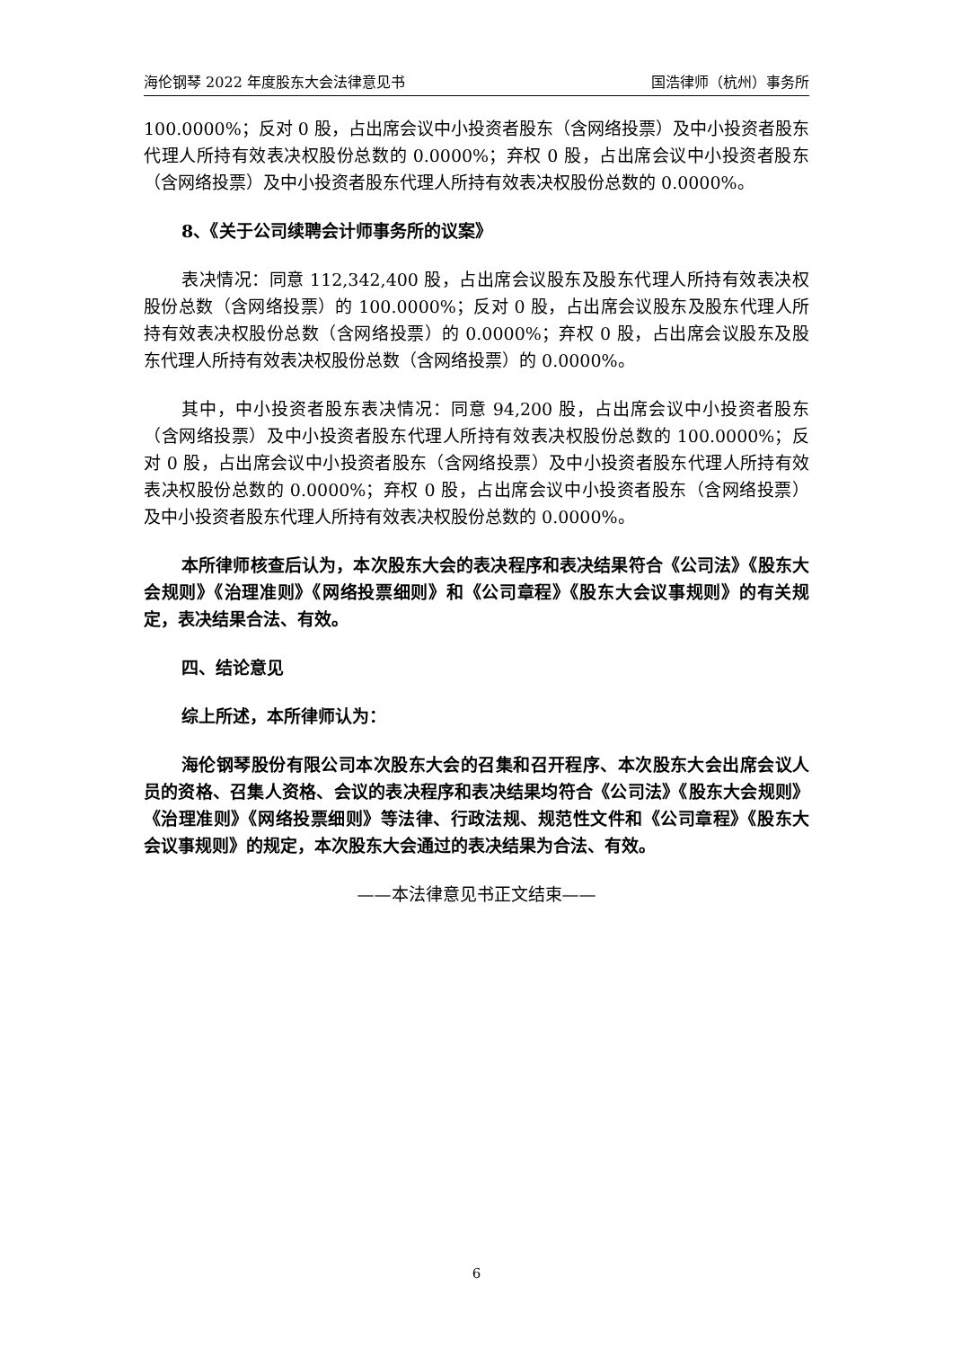海伦钢琴 2022 年度股东大会法律意见书 国浩律师（杭州）事务所
100.0000%；反对 0 股，占出席会议中小投资者股东（含网络投票）及中小投资者股东代理人所持有效表决权股份总数的 0.0000%；弃权 0 股，占出席会议中小投资者股东（含网络投票）及中小投资者股东代理人所持有效表决权股份总数的 0.0000%。
8、《关于公司续聘会计师事务所的议案》
表决情况：同意 112,342,400 股，占出席会议股东及股东代理人所持有效表决权股份总数（含网络投票）的 100.0000%；反对 0 股，占出席会议股东及股东代理人所持有效表决权股份总数（含网络投票）的 0.0000%；弃权 0 股，占出席会议股东及股东代理人所持有效表决权股份总数（含网络投票）的 0.0000%。
其中，中小投资者股东表决情况：同意 94,200 股，占出席会议中小投资者股东（含网络投票）及中小投资者股东代理人所持有效表决权股份总数的 100.0000%；反对 0 股，占出席会议中小投资者股东（含网络投票）及中小投资者股东代理人所持有效表决权股份总数的 0.0000%；弃权 0 股，占出席会议中小投资者股东（含网络投票）及中小投资者股东代理人所持有效表决权股份总数的 0.0000%。
本所律师核查后认为，本次股东大会的表决程序和表决结果符合《公司法》《股东大会规则》《治理准则》《网络投票细则》和《公司章程》《股东大会议事规则》的有关规定，表决结果合法、有效。
四、结论意见
综上所述，本所律师认为：
海伦钢琴股份有限公司本次股东大会的召集和召开程序、本次股东大会出席会议人员的资格、召集人资格、会议的表决程序和表决结果均符合《公司法》《股东大会规则》《治理准则》《网络投票细则》等法律、行政法规、规范性文件和《公司章程》《股东大会议事规则》的规定，本次股东大会通过的表决结果为合法、有效。
——本法律意见书正文结束——
6